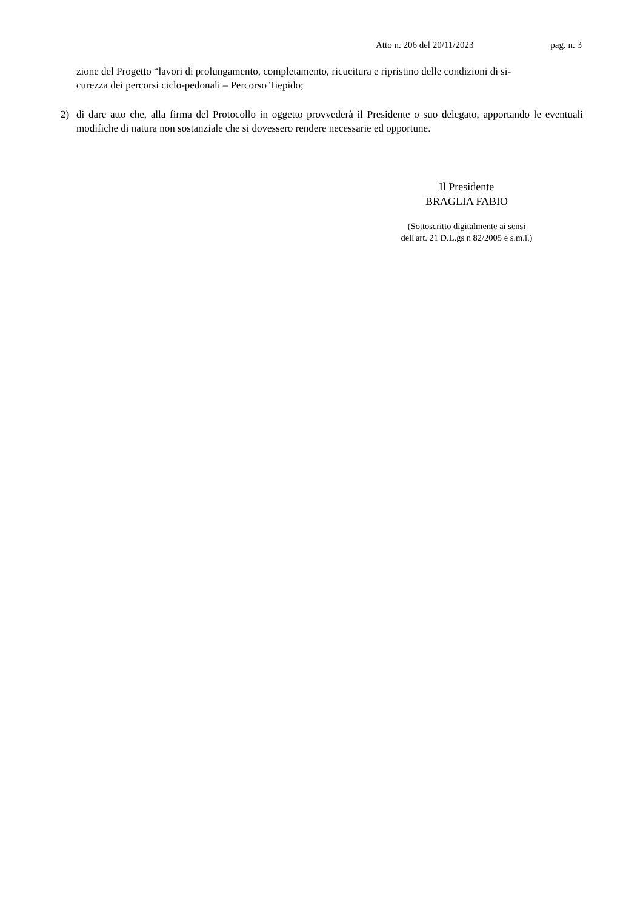Atto n. 206 del 20/11/2023 pag. n. 3
zione del Progetto “lavori di prolungamento, completamento, ricucitura e ripristino delle condizioni di si-
curezza dei percorsi ciclo-pedonali – Percorso Tiepido;
2) di dare atto che, alla firma del Protocollo in oggetto provvederà il Presidente o suo delegato, apportando le eventuali modifiche di natura non sostanziale che si dovessero rendere necessarie ed opportune.
Il Presidente
BRAGLIA FABIO
(Sottoscritto digitalmente ai sensi
dell'art. 21 D.L.gs n 82/2005 e s.m.i.)